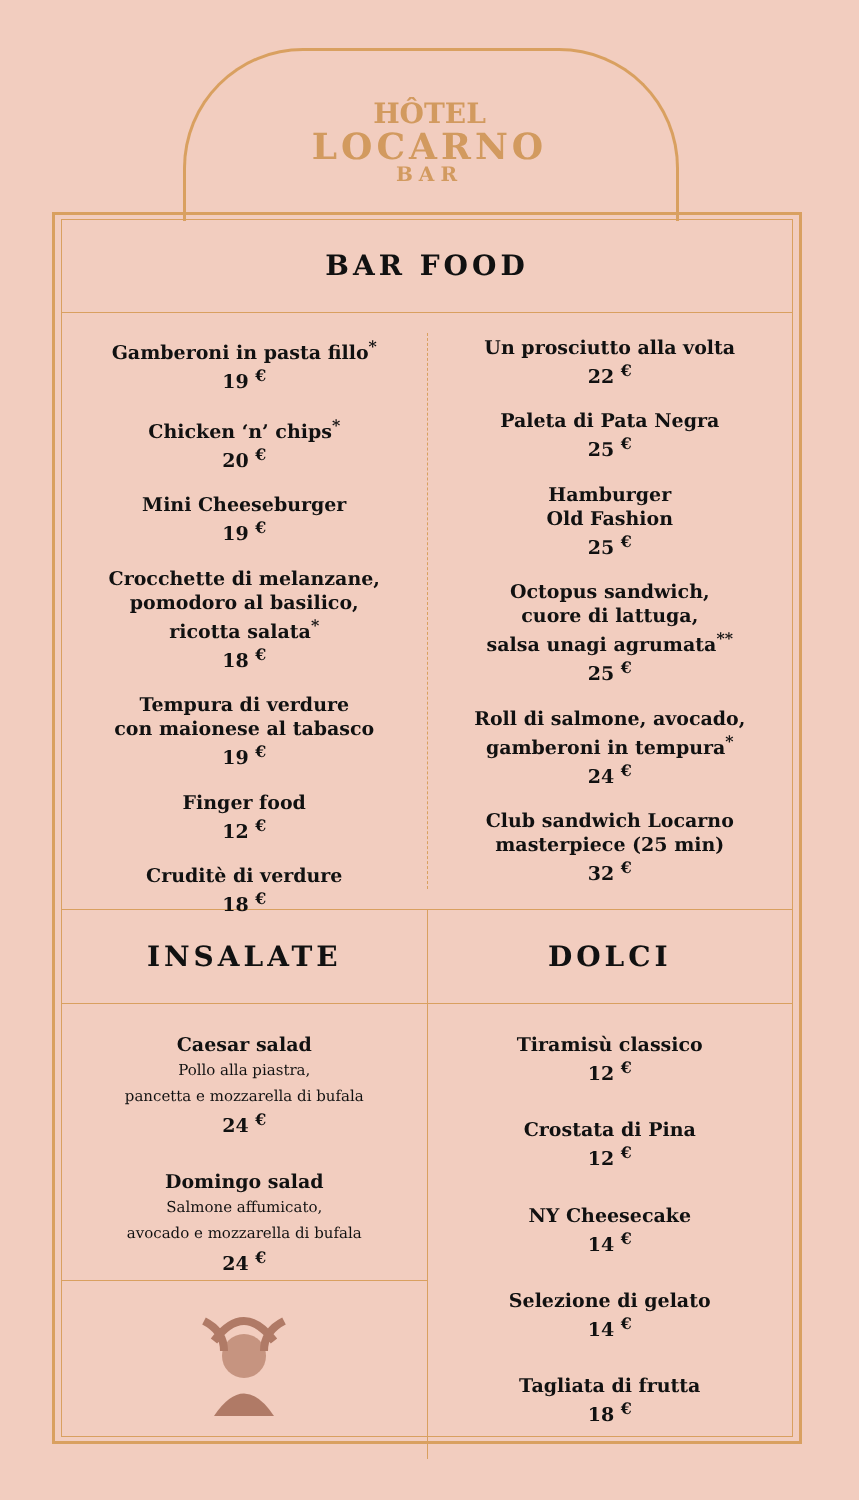HÔTEL
LOCARNO
BAR
BAR FOOD
Gamberoni in pasta fillo<sup>*</sup>
19 <sup>€</sup>
Chicken ‘n’ chips<sup>*</sup>
20 <sup>€</sup>
Mini Cheeseburger
19 <sup>€</sup>
Crocchette di melanzane,
pomodoro al basilico,
ricotta salata<sup>*</sup>
18 <sup>€</sup>
Tempura di verdure
con maionese al tabasco
19 <sup>€</sup>
Finger food
12 <sup>€</sup>
Cruditè di verdure
18 <sup>€</sup>
Un prosciutto alla volta
22 <sup>€</sup>
Paleta di Pata Negra
25 <sup>€</sup>
Hamburger
Old Fashion
25 <sup>€</sup>
Octopus sandwich,
cuore di lattuga,
salsa unagi agrumata<sup>**</sup>
25 <sup>€</sup>
Roll di salmone, avocado,
gamberoni in tempura<sup>*</sup>
24 <sup>€</sup>
Club sandwich Locarno
masterpiece (25 min)
32 <sup>€</sup>
INSALATE
Caesar salad
Pollo alla piastra,
pancetta e mozzarella di bufala
24 <sup>€</sup>
Domingo salad
Salmone affumicato,
avocado e mozzarella di bufala
24 <sup>€</sup>
DOLCI
Tiramisù classico
12 <sup>€</sup>
Crostata di Pina
12 <sup>€</sup>
NY Cheesecake
14 <sup>€</sup>
Selezione di gelato
14 <sup>€</sup>
Tagliata di frutta
18 <sup>€</sup>